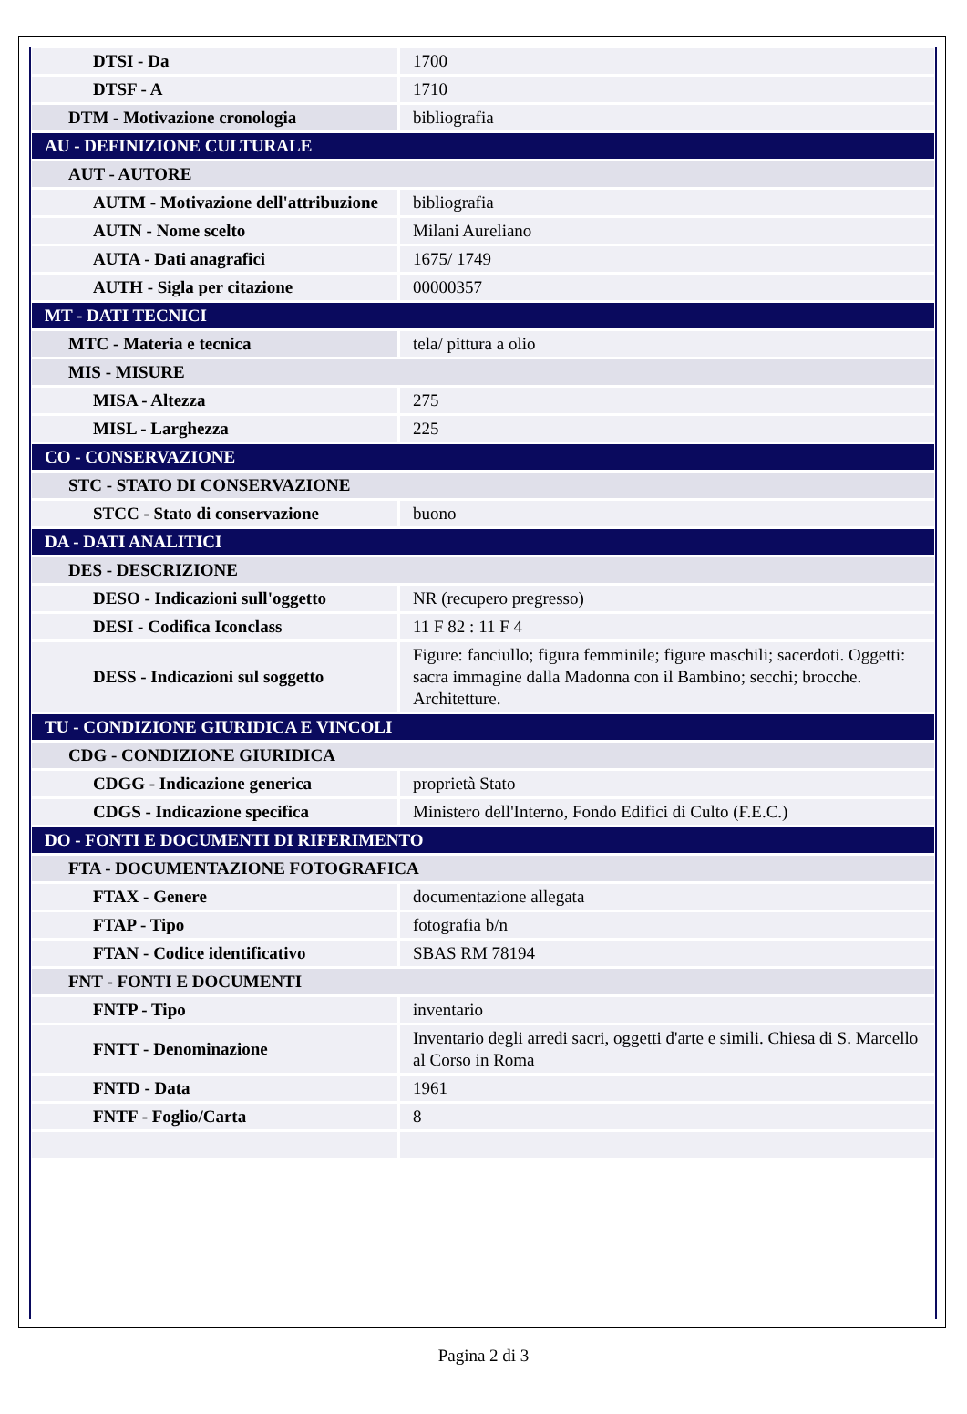| DTSI - Da | 1700 |
| DTSF - A | 1710 |
| DTM - Motivazione cronologia | bibliografia |
| AU - DEFINIZIONE CULTURALE | |
| AUT - AUTORE | |
| AUTM - Motivazione dell'attribuzione | bibliografia |
| AUTN - Nome scelto | Milani Aureliano |
| AUTA - Dati anagrafici | 1675/ 1749 |
| AUTH - Sigla per citazione | 00000357 |
| MT - DATI TECNICI | |
| MTC - Materia e tecnica | tela/ pittura a olio |
| MIS - MISURE | |
| MISA - Altezza | 275 |
| MISL - Larghezza | 225 |
| CO - CONSERVAZIONE | |
| STC - STATO DI CONSERVAZIONE | |
| STCC - Stato di conservazione | buono |
| DA - DATI ANALITICI | |
| DES - DESCRIZIONE | |
| DESO - Indicazioni sull'oggetto | NR (recupero pregresso) |
| DESI - Codifica Iconclass | 11 F 82 : 11 F 4 |
| DESS - Indicazioni sul soggetto | Figure: fanciullo; figura femminile; figure maschili; sacerdoti. Oggetti: sacra immagine dalla Madonna con il Bambino; secchi; brocche. Architetture. |
| TU - CONDIZIONE GIURIDICA E VINCOLI | |
| CDG - CONDIZIONE GIURIDICA | |
| CDGG - Indicazione generica | proprietà Stato |
| CDGS - Indicazione specifica | Ministero dell'Interno, Fondo Edifici di Culto (F.E.C.) |
| DO - FONTI E DOCUMENTI DI RIFERIMENTO | |
| FTA - DOCUMENTAZIONE FOTOGRAFICA | |
| FTAX - Genere | documentazione allegata |
| FTAP - Tipo | fotografia b/n |
| FTAN - Codice identificativo | SBAS RM 78194 |
| FNT - FONTI E DOCUMENTI | |
| FNTP - Tipo | inventario |
| FNTT - Denominazione | Inventario degli arredi sacri, oggetti d'arte e simili. Chiesa di S. Marcello al Corso in Roma |
| FNTD - Data | 1961 |
| FNTF - Foglio/Carta | 8 |
Pagina 2 di 3